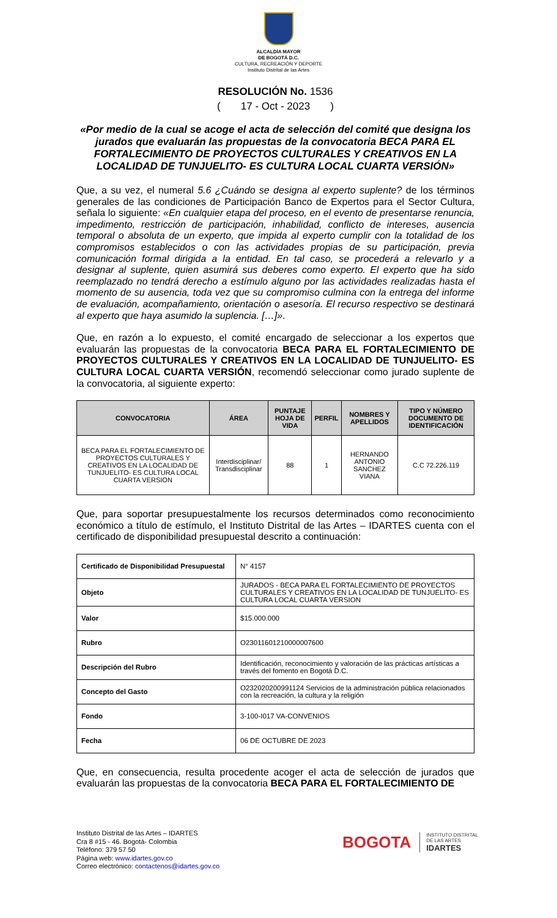ALCALDÍA MAYOR
DE BOGOTÁ D.C.
CULTURA, RECREACIÓN Y DEPORTE
Instituto Distrital de las Artes
RESOLUCIÓN No. 1536
( 17 - Oct - 2023 )
«Por medio de la cual se acoge el acta de selección del comité que designa los jurados que evaluarán las propuestas de la convocatoria BECA PARA EL FORTALECIMIENTO DE PROYECTOS CULTURALES Y CREATIVOS EN LA LOCALIDAD DE TUNJUELITO- ES CULTURA LOCAL CUARTA VERSIÓN»
Que, a su vez, el numeral 5.6 ¿Cuándo se designa al experto suplente? de los términos generales de las condiciones de Participación Banco de Expertos para el Sector Cultura, señala lo siguiente: «En cualquier etapa del proceso, en el evento de presentarse renuncia, impedimento, restricción de participación, inhabilidad, conflicto de intereses, ausencia temporal o absoluta de un experto, que impida al experto cumplir con la totalidad de los compromisos establecidos o con las actividades propias de su participación, previa comunicación formal dirigida a la entidad. En tal caso, se procederá a relevarlo y a designar al suplente, quien asumirá sus deberes como experto. El experto que ha sido reemplazado no tendrá derecho a estímulo alguno por las actividades realizadas hasta el momento de su ausencia, toda vez que su compromiso culmina con la entrega del informe de evaluación, acompañamiento, orientación o asesoría. El recurso respectivo se destinará al experto que haya asumido la suplencia. […]».
Que, en razón a lo expuesto, el comité encargado de seleccionar a los expertos que evaluarán las propuestas de la convocatoria BECA PARA EL FORTALECIMIENTO DE PROYECTOS CULTURALES Y CREATIVOS EN LA LOCALIDAD DE TUNJUELITO- ES CULTURA LOCAL CUARTA VERSIÓN, recomendó seleccionar como jurado suplente de la convocatoria, al siguiente experto:
| CONVOCATORIA | ÁREA | PUNTAJE HOJA DE VIDA | PERFIL | NOMBRES Y APELLIDOS | TIPO Y NÚMERO DOCUMENTO DE IDENTIFICACIÓN |
| --- | --- | --- | --- | --- | --- |
| BECA PARA EL FORTALECIMIENTO DE PROYECTOS CULTURALES Y CREATIVOS EN LA LOCALIDAD DE TUNJUELITO- ES CULTURA LOCAL CUARTA VERSION | Interdisciplinar/ Transdisciplinar | 88 | 1 | HERNANDO ANTONIO SANCHEZ VIANA | C.C 72.226.119 |
Que, para soportar presupuestalmente los recursos determinados como reconocimiento económico a título de estímulo, el Instituto Distrital de las Artes – IDARTES cuenta con el certificado de disponibilidad presupuestal descrito a continuación:
| Certificado de Disponibilidad Presupuestal | N° 4157 |
| Objeto | JURADOS - BECA PARA EL FORTALECIMIENTO DE PROYECTOS CULTURALES Y CREATIVOS EN LA LOCALIDAD DE TUNJUELITO- ES CULTURA LOCAL CUARTA VERSION |
| Valor | $15.000.000 |
| Rubro | O23011601210000007600 |
| Descripción del Rubro | Identificación, reconocimiento y valoración de las prácticas artísticas a través del fomento en Bogotá D.C. |
| Concepto del Gasto | O232020200991124 Servicios de la administración pública relacionados con la recreación, la cultura y la religión |
| Fondo | 3-100-I017 VA-CONVENIOS |
| Fecha | 06 DE OCTUBRE DE 2023 |
Que, en consecuencia, resulta procedente acoger el acta de selección de jurados que evaluarán las propuestas de la convocatoria BECA PARA EL FORTALECIMIENTO DE
Instituto Distrital de las Artes – IDARTES
Cra 8 #15 - 46. Bogotá- Colombia
Teléfono: 379 57 50
Página web: www.idartes.gov.co
Correo electrónico: contactenos@idartes.gov.co
BOGOTA
INSTITUTO DISTRITAL
DE LAS ARTES
IDARTES